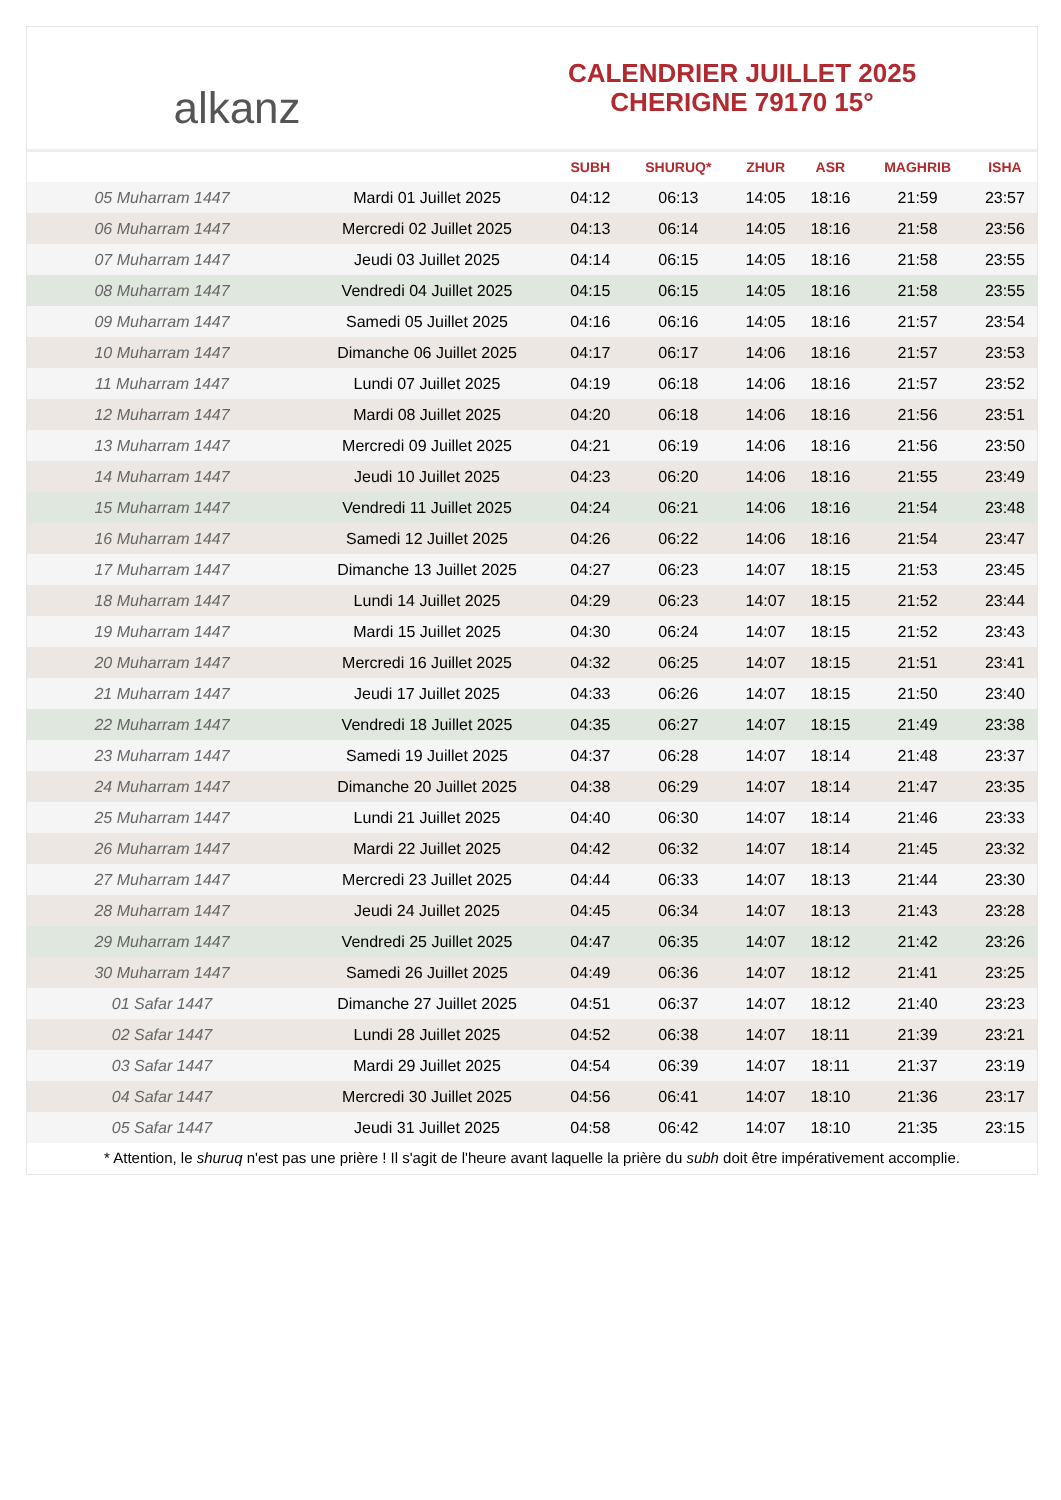alkanz
CALENDRIER JUILLET 2025
CHERIGNE 79170 15°
| | | SUBH | SHURUQ* | ZHUR | ASR | MAGHRIB | ISHA |
| --- | --- | --- | --- | --- | --- | --- | --- |
| 05 Muharram 1447 | Mardi 01 Juillet 2025 | 04:12 | 06:13 | 14:05 | 18:16 | 21:59 | 23:57 |
| 06 Muharram 1447 | Mercredi 02 Juillet 2025 | 04:13 | 06:14 | 14:05 | 18:16 | 21:58 | 23:56 |
| 07 Muharram 1447 | Jeudi 03 Juillet 2025 | 04:14 | 06:15 | 14:05 | 18:16 | 21:58 | 23:55 |
| 08 Muharram 1447 | Vendredi 04 Juillet 2025 | 04:15 | 06:15 | 14:05 | 18:16 | 21:58 | 23:55 |
| 09 Muharram 1447 | Samedi 05 Juillet 2025 | 04:16 | 06:16 | 14:05 | 18:16 | 21:57 | 23:54 |
| 10 Muharram 1447 | Dimanche 06 Juillet 2025 | 04:17 | 06:17 | 14:06 | 18:16 | 21:57 | 23:53 |
| 11 Muharram 1447 | Lundi 07 Juillet 2025 | 04:19 | 06:18 | 14:06 | 18:16 | 21:57 | 23:52 |
| 12 Muharram 1447 | Mardi 08 Juillet 2025 | 04:20 | 06:18 | 14:06 | 18:16 | 21:56 | 23:51 |
| 13 Muharram 1447 | Mercredi 09 Juillet 2025 | 04:21 | 06:19 | 14:06 | 18:16 | 21:56 | 23:50 |
| 14 Muharram 1447 | Jeudi 10 Juillet 2025 | 04:23 | 06:20 | 14:06 | 18:16 | 21:55 | 23:49 |
| 15 Muharram 1447 | Vendredi 11 Juillet 2025 | 04:24 | 06:21 | 14:06 | 18:16 | 21:54 | 23:48 |
| 16 Muharram 1447 | Samedi 12 Juillet 2025 | 04:26 | 06:22 | 14:06 | 18:16 | 21:54 | 23:47 |
| 17 Muharram 1447 | Dimanche 13 Juillet 2025 | 04:27 | 06:23 | 14:07 | 18:15 | 21:53 | 23:45 |
| 18 Muharram 1447 | Lundi 14 Juillet 2025 | 04:29 | 06:23 | 14:07 | 18:15 | 21:52 | 23:44 |
| 19 Muharram 1447 | Mardi 15 Juillet 2025 | 04:30 | 06:24 | 14:07 | 18:15 | 21:52 | 23:43 |
| 20 Muharram 1447 | Mercredi 16 Juillet 2025 | 04:32 | 06:25 | 14:07 | 18:15 | 21:51 | 23:41 |
| 21 Muharram 1447 | Jeudi 17 Juillet 2025 | 04:33 | 06:26 | 14:07 | 18:15 | 21:50 | 23:40 |
| 22 Muharram 1447 | Vendredi 18 Juillet 2025 | 04:35 | 06:27 | 14:07 | 18:15 | 21:49 | 23:38 |
| 23 Muharram 1447 | Samedi 19 Juillet 2025 | 04:37 | 06:28 | 14:07 | 18:14 | 21:48 | 23:37 |
| 24 Muharram 1447 | Dimanche 20 Juillet 2025 | 04:38 | 06:29 | 14:07 | 18:14 | 21:47 | 23:35 |
| 25 Muharram 1447 | Lundi 21 Juillet 2025 | 04:40 | 06:30 | 14:07 | 18:14 | 21:46 | 23:33 |
| 26 Muharram 1447 | Mardi 22 Juillet 2025 | 04:42 | 06:32 | 14:07 | 18:14 | 21:45 | 23:32 |
| 27 Muharram 1447 | Mercredi 23 Juillet 2025 | 04:44 | 06:33 | 14:07 | 18:13 | 21:44 | 23:30 |
| 28 Muharram 1447 | Jeudi 24 Juillet 2025 | 04:45 | 06:34 | 14:07 | 18:13 | 21:43 | 23:28 |
| 29 Muharram 1447 | Vendredi 25 Juillet 2025 | 04:47 | 06:35 | 14:07 | 18:12 | 21:42 | 23:26 |
| 30 Muharram 1447 | Samedi 26 Juillet 2025 | 04:49 | 06:36 | 14:07 | 18:12 | 21:41 | 23:25 |
| 01 Safar 1447 | Dimanche 27 Juillet 2025 | 04:51 | 06:37 | 14:07 | 18:12 | 21:40 | 23:23 |
| 02 Safar 1447 | Lundi 28 Juillet 2025 | 04:52 | 06:38 | 14:07 | 18:11 | 21:39 | 23:21 |
| 03 Safar 1447 | Mardi 29 Juillet 2025 | 04:54 | 06:39 | 14:07 | 18:11 | 21:37 | 23:19 |
| 04 Safar 1447 | Mercredi 30 Juillet 2025 | 04:56 | 06:41 | 14:07 | 18:10 | 21:36 | 23:17 |
| 05 Safar 1447 | Jeudi 31 Juillet 2025 | 04:58 | 06:42 | 14:07 | 18:10 | 21:35 | 23:15 |
* Attention, le shuruq n'est pas une prière ! Il s'agit de l'heure avant laquelle la prière du subh doit être impérativement accomplie.